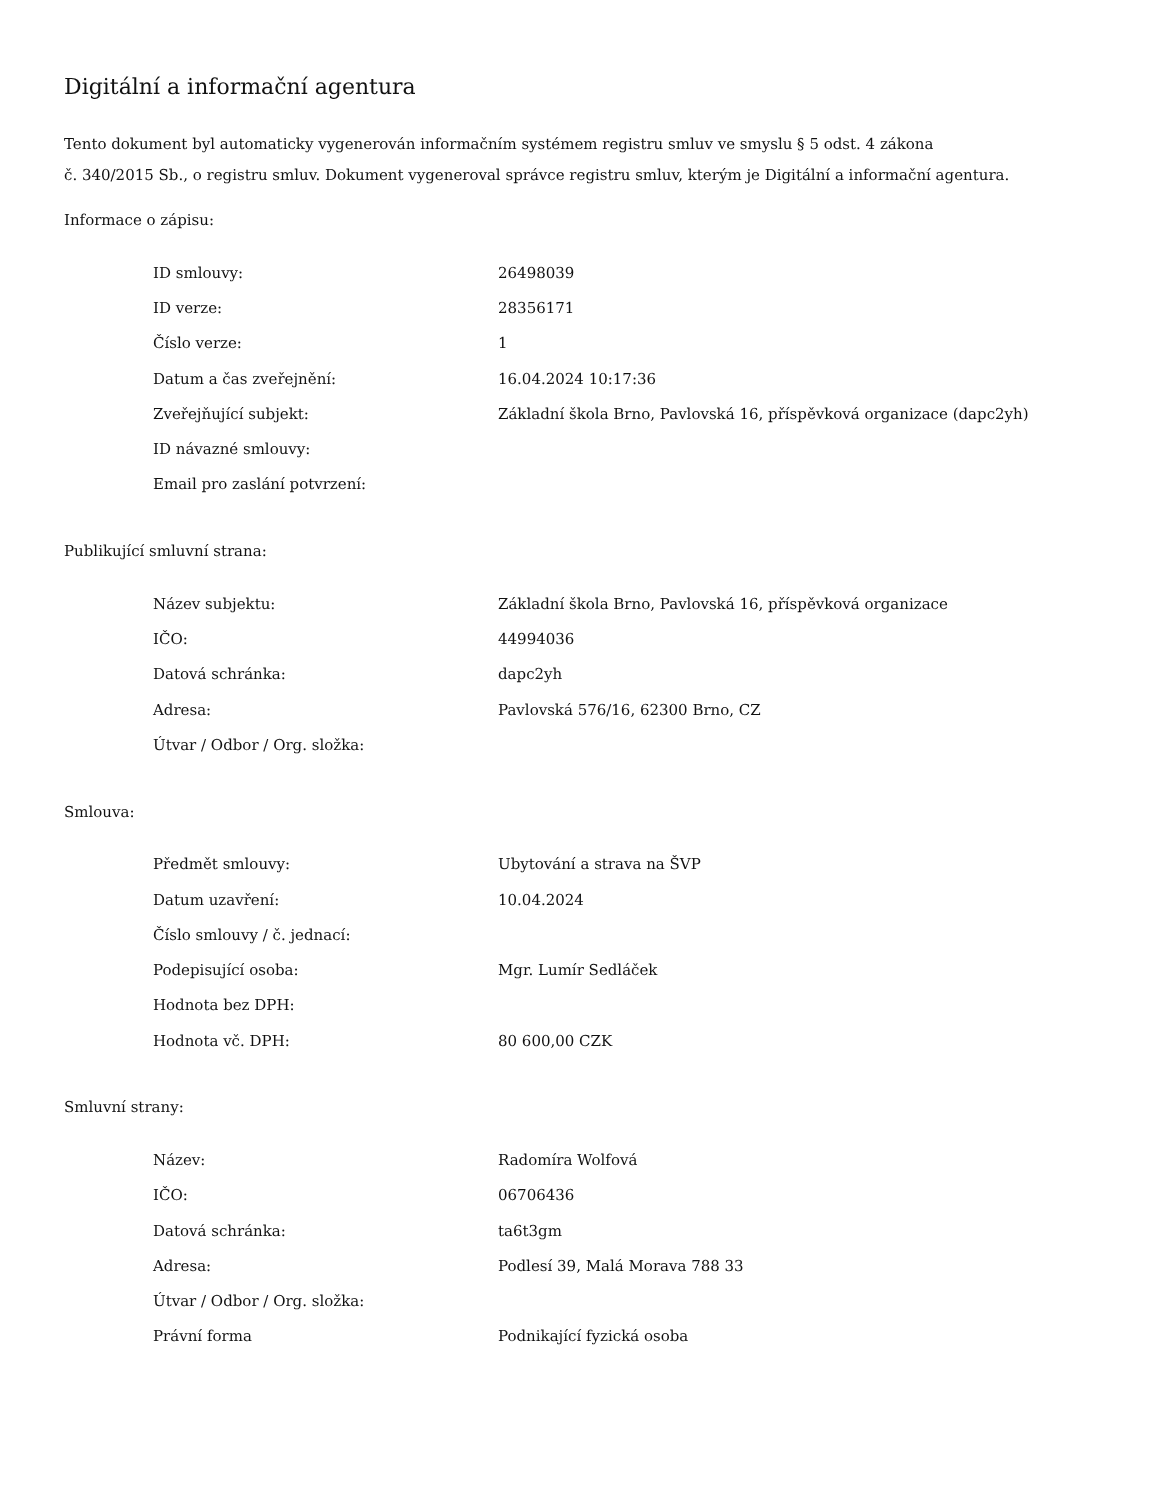Digitální a informační agentura
Tento dokument byl automaticky vygenerován informačním systémem registru smluv ve smyslu § 5 odst. 4 zákona
č. 340/2015 Sb., o registru smluv. Dokument vygeneroval správce registru smluv, kterým je Digitální a informační agentura.
Informace o zápisu:
| ID smlouvy: | 26498039 |
| ID verze: | 28356171 |
| Číslo verze: | 1 |
| Datum a čas zveřejnění: | 16.04.2024 10:17:36 |
| Zveřejňující subjekt: | Základní škola Brno, Pavlovská 16, příspěvková organizace (dapc2yh) |
| ID návazné smlouvy: | |
| Email pro zaslání potvrzení: | |
Publikující smluvní strana:
| Název subjektu: | Základní škola Brno, Pavlovská 16, příspěvková organizace |
| IČO: | 44994036 |
| Datová schránka: | dapc2yh |
| Adresa: | Pavlovská 576/16, 62300 Brno, CZ |
| Útvar / Odbor / Org. složka: | |
Smlouva:
| Předmět smlouvy: | Ubytování a strava na ŠVP |
| Datum uzavření: | 10.04.2024 |
| Číslo smlouvy / č. jednací: | |
| Podepisující osoba: | Mgr. Lumír Sedláček |
| Hodnota bez DPH: | |
| Hodnota vč. DPH: | 80 600,00 CZK |
Smluvní strany:
| Název: | Radomíra Wolfová |
| IČO: | 06706436 |
| Datová schránka: | ta6t3gm |
| Adresa: | Podlesí 39, Malá Morava 788 33 |
| Útvar / Odbor / Org. složka: | |
| Právní forma | Podnikající fyzická osoba |